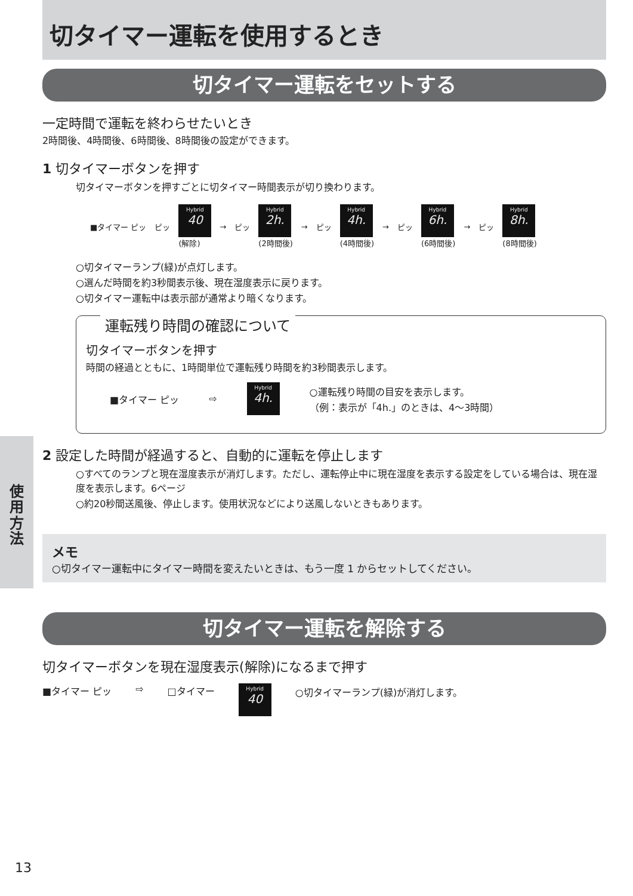切タイマー運転を使用するとき
切タイマー運転をセットする
一定時間で運転を終わらせたいとき
2時間後、4時間後、6時間後、8時間後の設定ができます。
1 切タイマーボタンを押す
切タイマーボタンを押すごとに切タイマー時間表示が切り換わります。
■タイマー ピッ ピッ
Hybrid
40
(解除)
→ ピッ
Hybrid
2h.
(2時間後)
→ ピッ
Hybrid
4h.
(4時間後)
→ ピッ
Hybrid
6h.
(6時間後)
→ ピッ
Hybrid
8h.
(8時間後)
○切タイマーランプ(緑)が点灯します。
○選んだ時間を約3秒間表示後、現在湿度表示に戻ります。
○切タイマー運転中は表示部が通常より暗くなります。
運転残り時間の確認について
切タイマーボタンを押す
時間の経過とともに、1時間単位で運転残り時間を約3秒間表示します。
■タイマー ピッ ⇨
Hybrid
4h.
○運転残り時間の目安を表示します。
（例：表示が「4h.」のときは、4～3時間）
2 設定した時間が経過すると、自動的に運転を停止します
○すべてのランプと現在湿度表示が消灯します。ただし、運転停止中に現在湿度を表示する設定をしている場合は、現在湿度を表示します。6ページ
○約20秒間送風後、停止します。使用状況などにより送風しないときもあります。
メモ
○切タイマー運転中にタイマー時間を変えたいときは、もう一度 1 からセットしてください。
切タイマー運転を解除する
切タイマーボタンを現在湿度表示(解除)になるまで押す
■タイマー ピッ ⇨ □タイマー
Hybrid
40
○切タイマーランプ(緑)が消灯します。
使
用
方
法
13